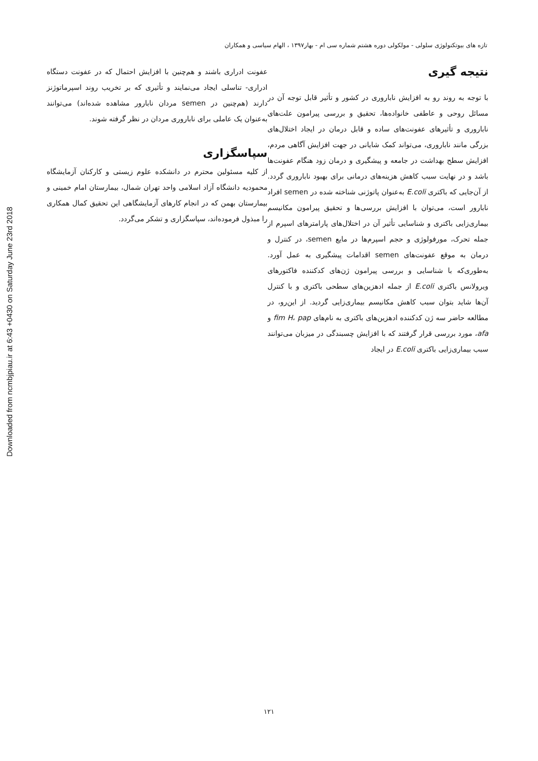Downloaded from ncmbjpiau.ir at 6:43 +0430 on Saturday June 23rd 2018
تازه های بیوتکنولوژی سلولی - مولکولی دوره هشتم شماره سی ام - بهار۱۳۹۷ ، الهام سیاسی و همکاران
نتیجه گیری
با توجه به روند رو به افزایش ناباروری در کشور و تأثیر قابل توجه آن در مسائل روحی و عاطفی خانواده‌ها، تحقیق و بررسی پیرامون علت‌های ناباروری و تأثیرهای عفونت‌های ساده و قابل درمان در ایجاد اختلال‌های بزرگی مانند ناباروری، می‌تواند کمک شایانی در جهت افزایش آگاهی مردم، افزایش سطح بهداشت در جامعه و پیشگیری و درمان زود هنگام عفونت‌ها باشد و در نهایت سبب کاهش هزینه‌های درمانی برای بهبود ناباروری گردد. از آن‌جایی که باکتری E.coli به‌عنوان پاتوژنی شناخته شده در semen افراد نابارور است، می‌توان با افزایش بررسی‌ها و تحقیق پیرامون مکانیسم بیماری‌زایی باکتری و شناسایی تأثیر آن در اختلال‌های پارامترهای اسپرم از جمله تحرک، مورفولوژی و حجم اسپرم‌ها در مایع semen، در کنترل و درمان به موقع عفونت‌های semen اقدامات پیشگیری به عمل آورد. به‌طوری‌که با شناسایی و بررسی پیرامون ژن‌های کدکننده فاکتورهای ویرولانس باکتری E.coli از جمله ادهزین‌های سطحی باکتری و با کنترل آن‌ها شاید بتوان سبب کاهش مکانیسم بیماری‌زایی گردید. از این‌رو، در مطالعه حاضر سه ژن کدکننده ادهزین‌های باکتری به نام‌های fim H، pap و afa، مورد بررسی قرار گرفتند که با افزایش چسبندگی در میزبان می‌توانند سبب بیماری‌زایی باکتری E.coli در ایجاد
عفونت ادراری باشند و هم‌چنین با افزایش احتمال که در عفونت دستگاه ادراری- تناسلی ایجاد می‌نمایند و تأثیری که بر تخریب روند اسپرماتوژنز دارند (هم‌چنین در semen مردان نابارور مشاهده شده‌اند) می‌توانند به‌عنوان یک عاملی برای ناباروری مردان در نظر گرفته شوند.
سپاسگزاری
از کلیه مسئولین محترم در دانشکده علوم زیستی و کارکنان آزمایشگاه محمودیه دانشگاه آزاد اسلامی واحد تهران شمال، بیمارستان امام خمینی و بیمارستان بهمن که در انجام کارهای آزمایشگاهی این تحقیق کمال همکاری را مبذول فرموده‌اند، سپاسگزاری و تشکر می‌گردد.
۱۲۱